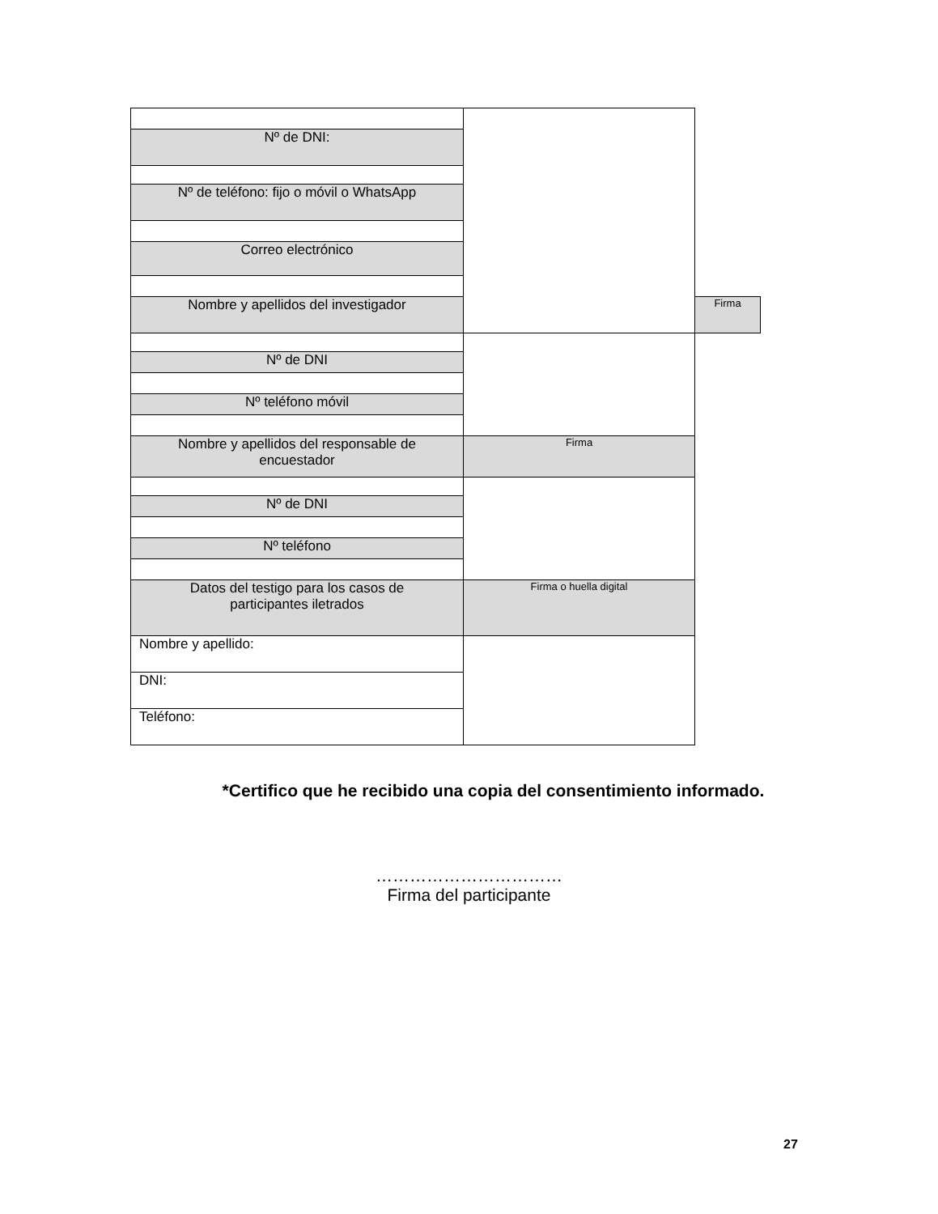| Nº de DNI: | | |
| Nº de teléfono: fijo o móvil o WhatsApp | | |
| Correo electrónico | | |
| Nombre y apellidos del investigador | | Firma |
| Nº de DNI | | |
| Nº teléfono móvil | | |
| Nombre y apellidos del responsable de encuestador | Firma | |
| Nº de DNI | | |
| Nº teléfono | | |
| Datos del testigo para los casos de participantes iletrados | Firma o huella digital | |
| Nombre y apellido: | | |
| DNI: | | |
| Teléfono: | | |
*Certifico que he recibido una copia del consentimiento informado.
……………………………
Firma del participante
27